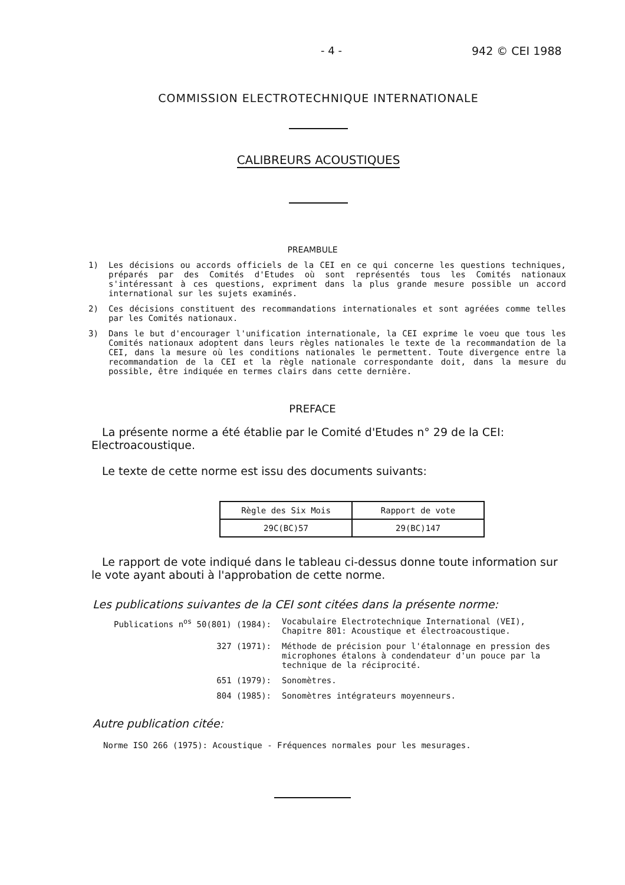- 4 - 942 © CEI 1988
COMMISSION ELECTROTECHNIQUE INTERNATIONALE
CALIBREURS ACOUSTIQUES
PREAMBULE
1) Les décisions ou accords officiels de la CEI en ce qui concerne les questions techniques, préparés par des Comités d'Etudes où sont représentés tous les Comités nationaux s'intéressant à ces questions, expriment dans la plus grande mesure possible un accord international sur les sujets examinés.
2) Ces décisions constituent des recommandations internationales et sont agréées comme telles par les Comités nationaux.
3) Dans le but d'encourager l'unification internationale, la CEI exprime le voeu que tous les Comités nationaux adoptent dans leurs règles nationales le texte de la recommandation de la CEI, dans la mesure où les conditions nationales le permettent. Toute divergence entre la recommandation de la CEI et la règle nationale correspondante doit, dans la mesure du possible, être indiquée en termes clairs dans cette dernière.
PREFACE
La présente norme a été établie par le Comité d'Etudes n° 29 de la CEI: Electroacoustique.
Le texte de cette norme est issu des documents suivants:
| Règle des Six Mois | Rapport de vote |
| --- | --- |
| 29C(BC)57 | 29(BC)147 |
Le rapport de vote indiqué dans le tableau ci-dessus donne toute information sur le vote ayant abouti à l'approbation de cette norme.
Les publications suivantes de la CEI sont citées dans la présente norme:
Publications n<sup>os</sup> 50(801) (1984): Vocabulaire Electrotechnique International (VEI), Chapitre 801: Acoustique et électroacoustique.
327 (1971): Méthode de précision pour l'étalonnage en pression des microphones étalons à condendateur d'un pouce par la technique de la réciprocité.
651 (1979): Sonomètres.
804 (1985): Sonomètres intégrateurs moyenneurs.
Autre publication citée:
Norme ISO 266 (1975): Acoustique - Fréquences normales pour les mesurages.